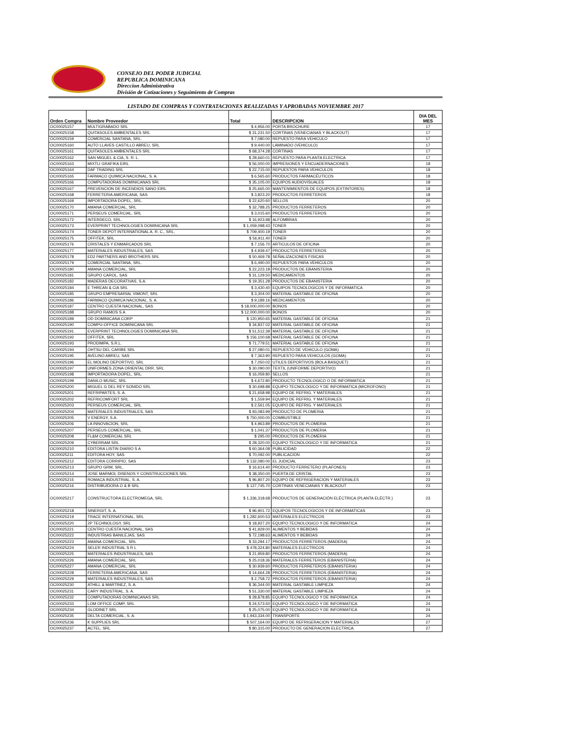CONSEJO DEL PODER JUDICIAL
REPUBLICA DOMINICANA
Direccion Administrativa
División de Cotizaciones y Seguimiento de Compras
LISTADO DE COMPRAS Y CONTRATACIONES REALIZADAS Y APROBADAS NOVIEMBRE 2017
| Orden Compra | Nombre Proveedor | Total | DESCRIPCION | DIA DEL MES |
| --- | --- | --- | --- | --- |
| OC00025157 | MULTIGRABADO SRL | $ 4,956.00 | PORTA BROCHURE | 17 |
| OC00025158 | QUITASOLES AMBIENTALES SRL | $ 31,231.50 | CORTINAS (VENECIANAS Y BLACKOUT) | 17 |
| OC00025159 | COMERCIAL SANTANA, SRL. | $ 7,080.00 | REPUESTO PARA VEHICULO | 17 |
| OC00025160 | AUTO LLAVES CASTILLO ABREU, SRL | $ 9,440.00 | LAMINADO (VEHICULO) | 17 |
| OC00025161 | QUITASOLES AMBIENTALES SRL | $ 68,374.28 | CORTINAS | 17 |
| OC00025162 | SAN MIGUEL & CIA, S. R. L. | $ 28,660.01 | REPUESTO PARA PLANTA ELECTRICA | 17 |
| OC00025163 | MIXTLI GRAFIKA EIRL | $ 56,000.00 | IMPRESIONES Y ENCUADERNACIONES | 18 |
| OC00025164 | DAF TRADING SRL | $ 22,715.00 | REPUESTOS PARA VEHICULOS | 18 |
| OC00025165 | FARMACO QUIMICA NACIONAL, S. A. | $ 6,565.60 | PRODUCTOS FARMACÉUTICOS | 18 |
| OC00025166 | COMPUTADORAS DOMINICANAS SRL | $ 35,105.00 | EQUIPOS AUDIOVISUALES | 18 |
| OC00025167 | PREVENCION DE INCENDIOS SANO EIRL | $ 25,665.00 | MANTENIMIENTOS DE EQUIPOS (EXTINTORES). | 18 |
| OC00025168 | FERRETERIA AMERICANA, SAS | $ 3,823.20 | PRODUCTOS FERRETEROS | 18 |
| OC00025169 | IMPORTADORA DOPEL, SRL. | $ 22,620.60 | SELLOS | 20 |
| OC00025170 | AMANA COMERCIAL, SRL | $ 32,788.25 | PRODUCTOS FERRETEROS | 20 |
| OC00025171 | PERSEUS COMERCIAL, SRL | $ 3,015.60 | PRODUCTOS FERRETEROS | 20 |
| OC00025172 | INTERDECO, SRL. | $ 16,923.98 | ALFOMBRAS | 20 |
| OC00025173 | EVERPRINT TECHNOLOGIES DOMINICANA SRL | $ 1,059,098.43 | TONER | 20 |
| OC00025174 | TONER DEPOT INTERNATIONAL A. R. C., SRL, | $ 709,400.19 | TONER | 20 |
| OC00025175 | OFFITEK, SRL | $ 56,911.40 | TONER | 20 |
| OC00025176 | CRISTALES Y ENMARCADOS SRL | $ 7,156.70 | ARTICULOS DE OFICINA | 20 |
| OC00025177 | MATERIALES INDUSTRIALES, SAS | $ 4,939.47 | PRODUCTOS FERRETEROS | 20 |
| OC00025178 | ED2 PARTNERS AND BROTHERS SRL | $ 50,469.78 | SEÑALIZACIONES FISICAS | 20 |
| OC00025179 | COMERCIAL SANTANA, SRL. | $ 6,490.00 | REPUESTOS PARA VEHICULOS | 20 |
| OC00025180 | AMANA COMERCIAL, SRL | $ 22,223.18 | PRODUCTOS DE EBANISTERIA | 20 |
| OC00025181 | GRUPO CAROL, SAS | $ 31,129.50 | MEDICAMENTOS | 20 |
| OC00025182 | MADERAS DECORATIVAS, S.A. | $ 19,351.28 | PRODUCTOS DE EBANISTERIA | 20 |
| OC00025184 | E THREAN & CIA SRL | $ 3,430.40 | EQUIPOS TECNOLOGICOS Y DE INFORMATICA | 20 |
| OC00025185 | GRUPO EMPRESARIAL VIMONT, SRL | $ 3,304.00 | MATERIAL GASTABLE DE OFICINA | 20 |
| OC00025186 | FARMACO QUIMICA NACIONAL, S. A. | $ 9,189.16 | MEDICAMENTOS | 20 |
| OC00025187 | CENTRO CUESTA NACIONAL, SAS | $ 18,000,000.00 | BONOS | 20 |
| OC00025188 | GRUPO RAMOS S A | $ 12,000,000.00 | BONOS | 20 |
| OC00025189 | OD DOMINICANA CORP | $ 120,950.65 | MATERIAL GASTABLE DE OFICINA | 21 |
| OC00025190 | COMPU-OFFICE DOMINICANA SRL | $ 34,837.02 | MATERIAL GASTABLE DE OFICINA | 21 |
| OC00025191 | EVERPRINT TECHNOLOGIES DOMINICANA SRL | $ 51,512.39 | MATERIAL GASTABLE DE OFICINA | 21 |
| OC00025192 | OFFITEK, SRL | $ 156,100.68 | MATERIAL GASTABLE DE OFICINA | 21 |
| OC00025193 | PRODIMPA, S.R.L. | $ 71,779.51 | MATERIAL GASTABLE DE OFICINA | 21 |
| OC00025194 | OHTSU DEL CARIBE SRL | $ 27,080.01 | REPUESTO DE VEHICULO (GOMA) | 21 |
| OC00025195 | AVELINO ABREU, SAS | $ 7,363.90 | REPUESTO PARA VEHICULOS (GOMA) | 21 |
| OC00025196 | EL MOLINO DEPORTIVO, SRL | $ 7,050.02 | UTILES DEPORTIVOS (BOLA BASQUET) | 21 |
| OC00025197 | UNIFORMES ZONA ORIENTAL DRR, SRL | $ 30,090.00 | TEXTIL (UNIFORME DEPORTIVO) | 21 |
| OC00025198 | IMPORTADORA DOPEL, SRL. | $ 16,059.80 | SELLOS | 21 |
| OC00025199 | DANILO MUSIC, SRL | $ 4,672.80 | PRODUCTO TECNOLOGICO O DE INFORMATICA | 21 |
| OC00025200 | MIGUEL G DEL REY SONIDO SRL | $ 30,698.88 | EQUIPO TECNOLOGICO Y DE INFORMATICA (MICROFONO) | 21 |
| OC00025201 | REFRIPARTES, S. A. | $ 21,658.98 | EQUIPO DE REFRIG. Y MATERIALES | 21 |
| OC00025202 | REFRICOMFORT SRL | $ 1,559.94 | EQUIPO DE REFRIG. Y MATERIALES | 21 |
| OC00025203 | PERSEUS COMERCIAL, SRL | $ 2,561.05 | EQUIPO DE REFRIG. Y MATERIALES | 21 |
| OC00025204 | MATERIALES INDUSTRIALES, SAS | $ 93,083.99 | PRODUCTO DE PLOMERIA | 21 |
| OC00025205 | V ENERGY, S.A. | $ 750,000.00 | COMBUSTIBLE | 21 |
| OC00025206 | LA INNOVACION, SRL | $ 4,963.89 | PRODUCTOS DE PLOMERIA | 21 |
| OC00025207 | PERSEUS COMERCIAL, SRL | $ 1,041.37 | PRODUCTOS DE PLOMERIA | 21 |
| OC00025208 | FL&M COMERCIAL SRL | $ 295.00 | PRODUCTOS DE PLOMERIA | 21 |
| OC00025209 | CYBERRAM SRL | $ 28,320.00 | EQUIPO TECNOLOGICO Y DE INFORMATICA | 21 |
| OC00025210 | EDITORA LISTIN DIARIO S A | $ 60,364.08 | PUBLICIDAD | 22 |
| OC00025211 | EDITORA HOY, SAS | $ 70,092.00 | PUBLICACION | 22 |
| OC00025212 | EDITORA CORRIPIO, SAS | $ 132,080.00 | EL JUDICIAL | 23 |
| OC00025213 | GRUPO GRM, SRL. | $ 16,614.40 | PRODUCTO FERRETERO (PLAFONES) | 23 |
| OC00025214 | JOSE MARMOL DISENOS Y CONSTRUCCIONES SRL | $ 38,350.00 | PUERTA DE CRISTAL | 23 |
| OC00025215 | ROMACA INDUSTRIAL, S. A. | $ 96,807.20 | EQUIPO DE REFRIGERACION Y MATERIALES | 23 |
| OC00025216 | DISTRIBUIDORA O & B SRL | $ 127,745.70 | CORTINAS VENECIANAS Y BLACKOUT | 23 |
| OC00025217 | CONSTRUCTORA ELECTROMEGA, SRL | $ 1,336,318.68 | PRODUCTOS DE GENERACIÓN ELÉCTRICA (PLANTA ELÉCTR.) | 23 |
| OC00025218 | SINERGIT, S. A. | $ 96,901.72 | EQUIPOS TECNOLOGICOS Y DE INFORMATICAS | 23 |
| OC00025219 | TRACE INTERNATIONAL, SRL | $ 1,282,600.53 | MATERIALES ELECTRICOS | 23 |
| OC00025220 | 2P TECHNOLOGY, SRL | $ 18,927.20 | EQUIPO TECNOLOGICO Y DE INFORMATICA | 24 |
| OC00025221 | CENTRO CUESTA NACIONAL, SAS | $ 41,929.00 | ALIMENTOS Y BEBIDAS | 24 |
| OC00025222 | INDUSTRIAS BANILEJAS, SAS | $ 72,198.63 | ALIMENTOS Y BEBIDAS | 24 |
| OC00025223 | AMANA COMERCIAL, SRL | $ 33,294.17 | PRODUCTOS FERRETEROS (MADERA) | 24 |
| OC00025224 | SELER INDUSTRIAL S R L | $ 478,324.80 | MATERIALES ELECTRICOS | 24 |
| OC00025225 | MATERIALES INDUSTRIALES, SAS | $ 21,959.80 | PRODUCTOS FERRETEROS (MADERA) | 24 |
| OC00025226 | AMANA COMERCIAL, SRL | $ 25,018.36 | MATERIALES FERRETEROS (EBANISTERIA) | 24 |
| OC00025227 | AMANA COMERCIAL, SRL | $ 30,939.60 | PRODUCTOS FERRETEROS (EBANISTERIA) | 24 |
| OC00025228 | FERRETERIA AMERICANA, SAS | $ 14,664.28 | PRODUCTOS FERRETEROS (EBANISTERIA) | 24 |
| OC00025229 | MATERIALES INDUSTRIALES, SAS | $ 2,758.72 | PRODUCTOS FERRETEROS (EBANISTERIA) | 24 |
| OC00025230 | ATHILL & MARTINEZ, S. A. | $ 36,344.00 | MATERIAL GASTABLE LIMPIEZA | 24 |
| OC00025231 | CARY INDUSTRIAL, S. A. | $ 51,330.00 | MATERIAL GASTABLE LIMPIEZA | 24 |
| OC00025232 | COMPUTADORAS DOMINICANAS SRL | $ 28,878.85 | EQUIPO TECNOLOGICO Y DE INFORMATICA | 24 |
| OC00025233 | LOM OFFICE COMP, SRL | $ 24,573.50 | EQUIPO TECNOLOGICO Y DE INFORMATICA | 24 |
| OC00025234 | GLODINET SRL | $ 25,075.00 | EQUIPO TECNOLOGICO Y DE INFORMATICA | 24 |
| OC00025235 | DELTA COMERCIAL, S. A. | $ 1,943,334.00 | TRANSPORTE | 24 |
| OC00025236 | K SUPPLIES SRL | $ 507,164.00 | EQUIPO DE REFRIGERACION Y MATERIALES | 27 |
| OC00025237 | ACTEL, SRL | $ 80,315.00 | PRODUCTO DE GENERACION ELECTRICA. | 27 |